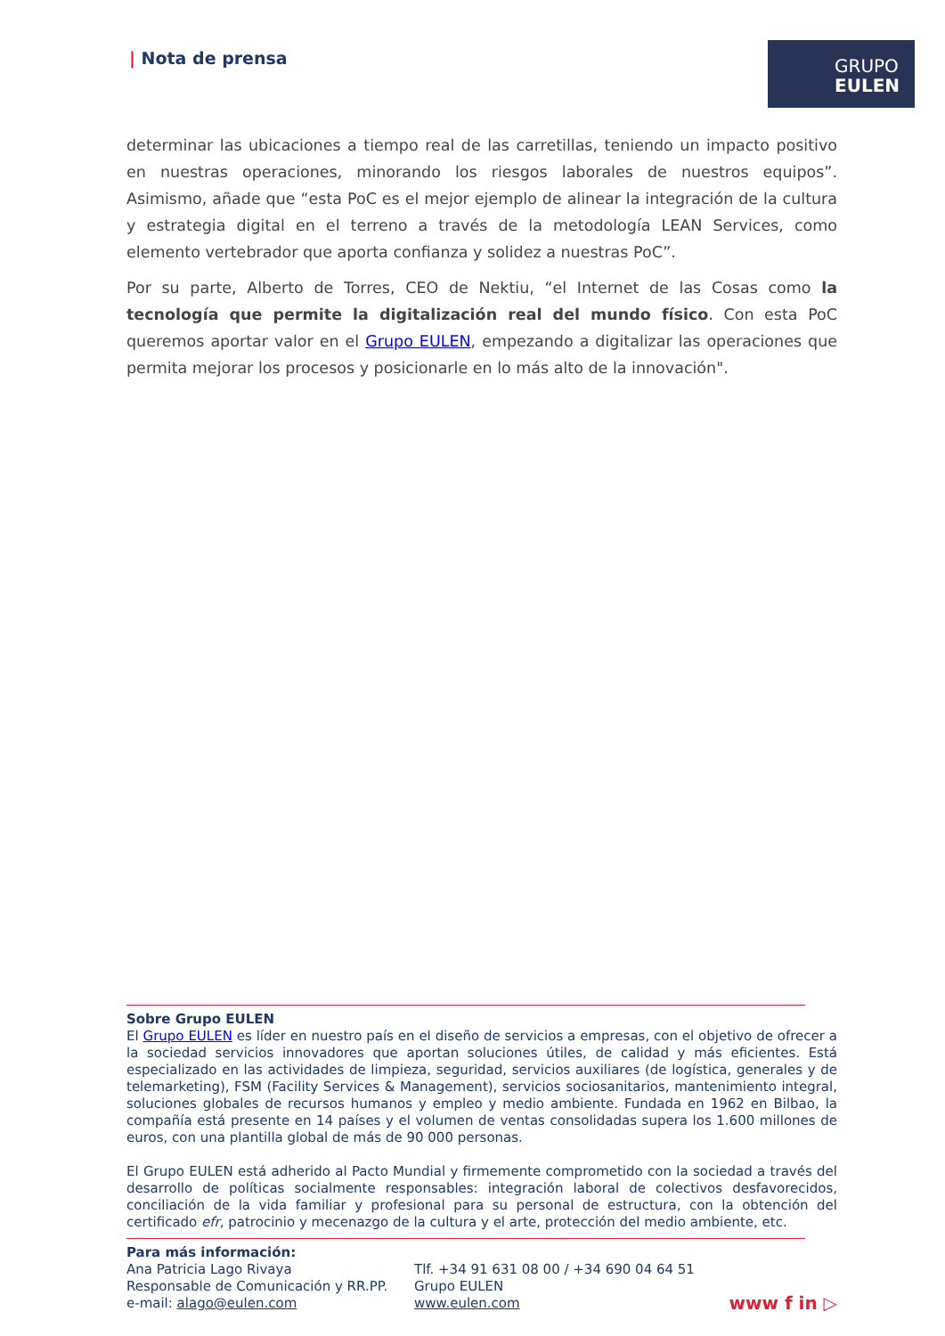| Nota de prensa
GRUPO
EULEN
determinar las ubicaciones a tiempo real de las carretillas, teniendo un impacto positivo en nuestras operaciones, minorando los riesgos laborales de nuestros equipos”. Asimismo, añade que “esta PoC es el mejor ejemplo de alinear la integración de la cultura y estrategia digital en el terreno a través de la metodología LEAN Services, como elemento vertebrador que aporta confianza y solidez a nuestras PoC”.
Por su parte, Alberto de Torres, CEO de Nektiu, “el Internet de las Cosas como la tecnología que permite la digitalización real del mundo físico. Con esta PoC queremos aportar valor en el Grupo EULEN, empezando a digitalizar las operaciones que permita mejorar los procesos y posicionarle en lo más alto de la innovación".
Sobre Grupo EULEN
El Grupo EULEN es líder en nuestro país en el diseño de servicios a empresas, con el objetivo de ofrecer a la sociedad servicios innovadores que aportan soluciones útiles, de calidad y más eficientes. Está especializado en las actividades de limpieza, seguridad, servicios auxiliares (de logística, generales y de telemarketing), FSM (Facility Services & Management), servicios sociosanitarios, mantenimiento integral, soluciones globales de recursos humanos y empleo y medio ambiente. Fundada en 1962 en Bilbao, la compañía está presente en 14 países y el volumen de ventas consolidadas supera los 1.600 millones de euros, con una plantilla global de más de 90 000 personas.
El Grupo EULEN está adherido al Pacto Mundial y firmemente comprometido con la sociedad a través del desarrollo de políticas socialmente responsables: integración laboral de colectivos desfavorecidos, conciliación de la vida familiar y profesional para su personal de estructura, con la obtención del certificado efr, patrocinio y mecenazgo de la cultura y el arte, protección del medio ambiente, etc.
Para más información:
Ana Patricia Lago Rivaya
Responsable de Comunicación y RR.PP.
e-mail: alago@eulen.com
Tlf. +34 91 631 08 00 / +34 690 04 64 51
Grupo EULEN
www.eulen.com
www f in ▷